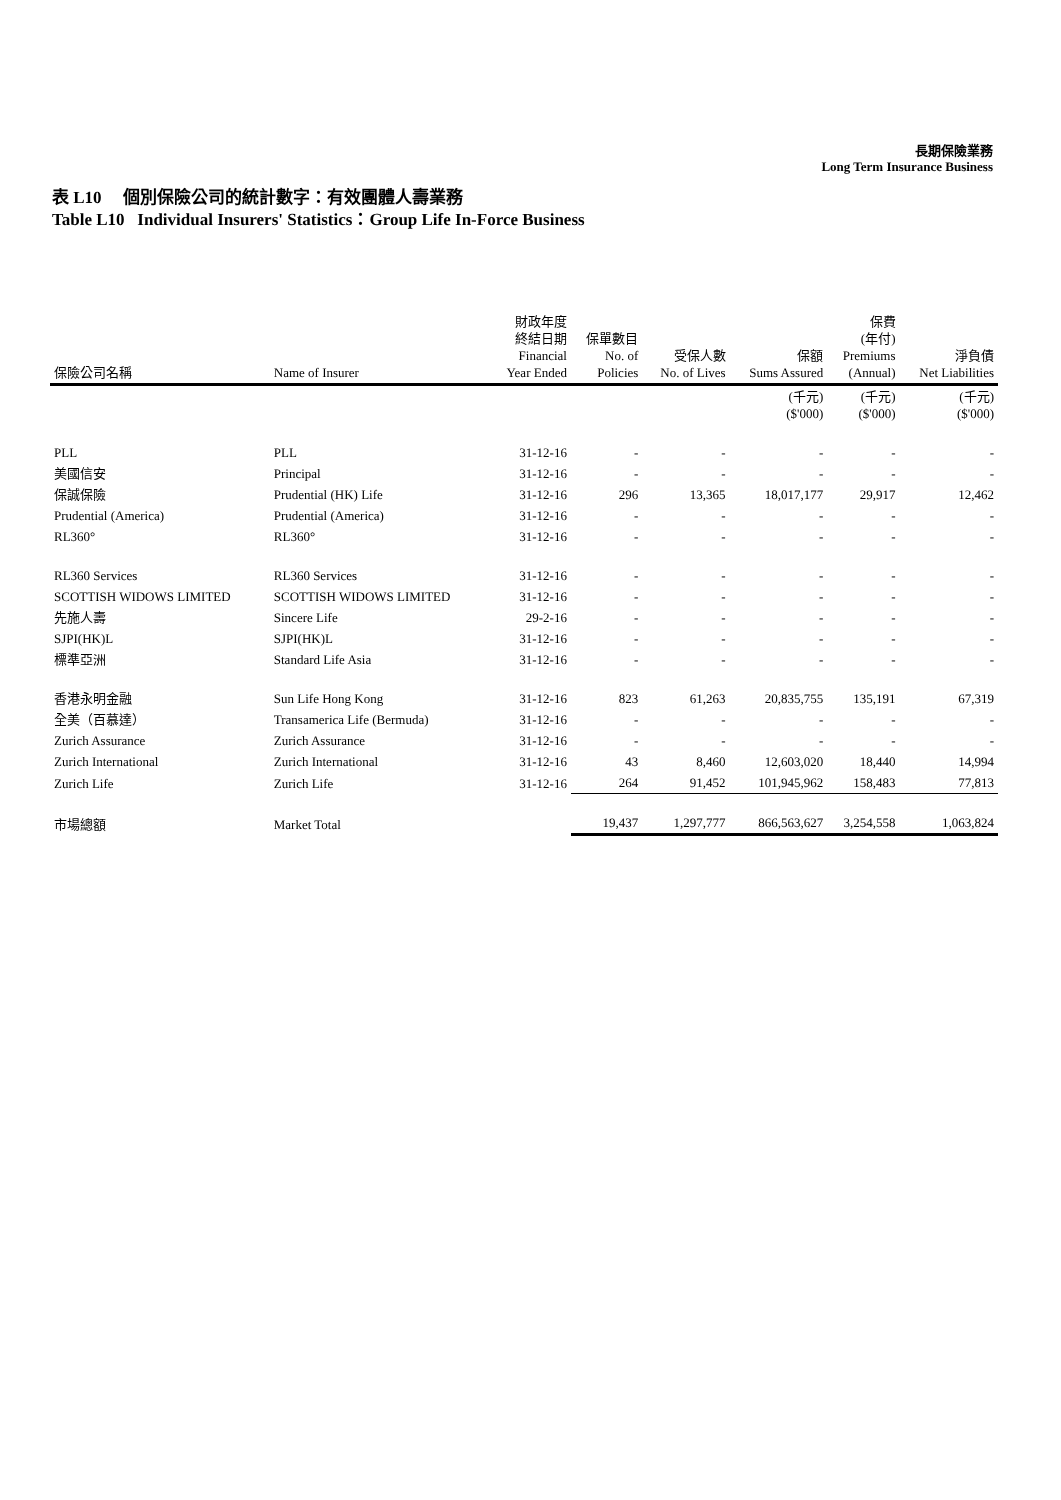長期保險業務
Long Term Insurance Business
表 L10 個別保險公司的統計數字：有效團體人壽業務
Table L10 Individual Insurers' Statistics：Group Life In-Force Business
| 保險公司名稱 | Name of Insurer | 財政年度 終結日期 Financial Year Ended | 保單數目 No. of Policies | 受保人數 No. of Lives | 保額 Sums Assured | 保費 (年付) Premiums (Annual) | 淨負債 Net Liabilities |
| --- | --- | --- | --- | --- | --- | --- | --- |
| | | | | | (千元) ($'000) | (千元) ($'000) | (千元) ($'000) |
| PLL | PLL | 31-12-16 | - | - | - | - | - |
| 美國信安 | Principal | 31-12-16 | - | - | - | - | - |
| 保誠保險 | Prudential (HK) Life | 31-12-16 | 296 | 13,365 | 18,017,177 | 29,917 | 12,462 |
| Prudential (America) | Prudential (America) | 31-12-16 | - | - | - | - | - |
| RL360° | RL360° | 31-12-16 | - | - | - | - | - |
| RL360 Services | RL360 Services | 31-12-16 | - | - | - | - | - |
| SCOTTISH WIDOWS LIMITED | SCOTTISH WIDOWS LIMITED | 31-12-16 | - | - | - | - | - |
| 先施人壽 | Sincere Life | 29-2-16 | - | - | - | - | - |
| SJPI(HK)L | SJPI(HK)L | 31-12-16 | - | - | - | - | - |
| 標準亞洲 | Standard Life Asia | 31-12-16 | - | - | - | - | - |
| 香港永明金融 | Sun Life Hong Kong | 31-12-16 | 823 | 61,263 | 20,835,755 | 135,191 | 67,319 |
| 全美（百慕達） | Transamerica Life (Bermuda) | 31-12-16 | - | - | - | - | - |
| Zurich Assurance | Zurich Assurance | 31-12-16 | - | - | - | - | - |
| Zurich International | Zurich International | 31-12-16 | 43 | 8,460 | 12,603,020 | 18,440 | 14,994 |
| Zurich Life | Zurich Life | 31-12-16 | 264 | 91,452 | 101,945,962 | 158,483 | 77,813 |
| 市場總額 | Market Total | | 19,437 | 1,297,777 | 866,563,627 | 3,254,558 | 1,063,824 |